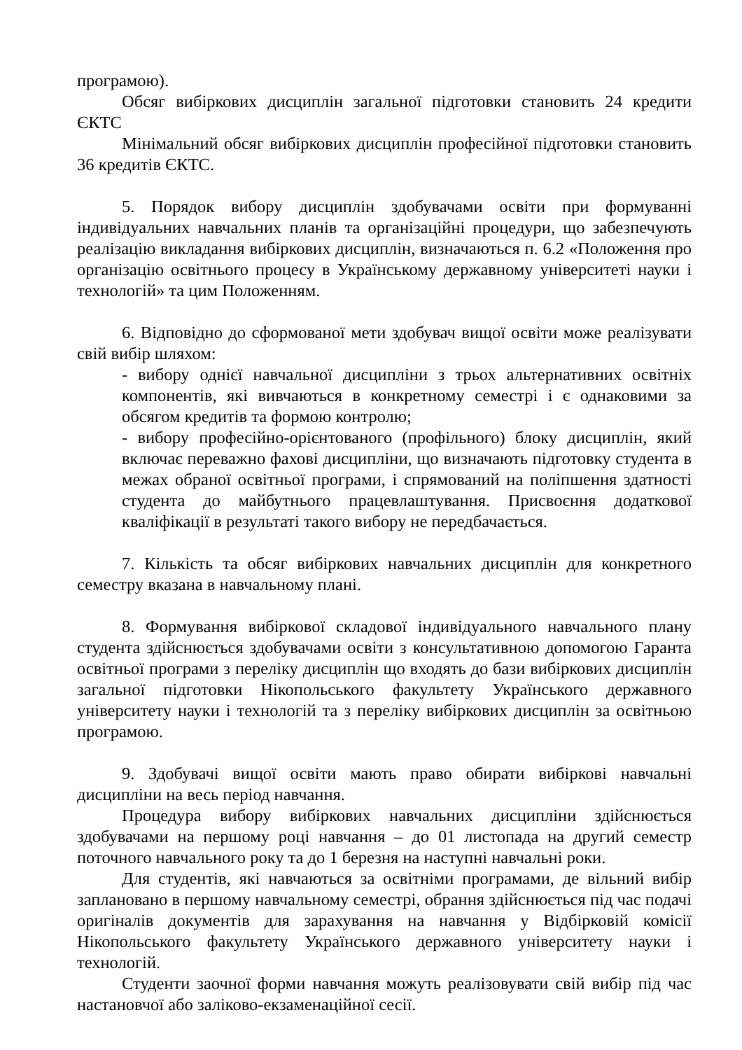програмою).
Обсяг вибіркових дисциплін загальної підготовки становить 24 кредити ЄКТС
Мінімальний обсяг вибіркових дисциплін професійної підготовки становить 36 кредитів ЄКТС.
5. Порядок вибору дисциплін здобувачами освіти при формуванні індивідуальних навчальних планів та організаційні процедури, що забезпечують реалізацію викладання вибіркових дисциплін, визначаються п. 6.2 «Положення про організацію освітнього процесу в Українському державному університеті науки і технологій» та цим Положенням.
6. Відповідно до сформованої мети здобувач вищої освіти може реалізувати свій вибір шляхом:
- вибору однієї навчальної дисципліни з трьох альтернативних освітніх компонентів, які вивчаються в конкретному семестрі і є однаковими за обсягом кредитів та формою контролю;
- вибору професійно-орієнтованого (профільного) блоку дисциплін, який включає переважно фахові дисципліни, що визначають підготовку студента в межах обраної освітньої програми, і спрямований на поліпшення здатності студента до майбутнього працевлаштування. Присвоєння додаткової кваліфікації в результаті такого вибору не передбачається.
7. Кількість та обсяг вибіркових навчальних дисциплін для конкретного семестру вказана в навчальному плані.
8. Формування вибіркової складової індивідуального навчального плану студента здійснюється здобувачами освіти з консультативною допомогою Гаранта освітньої програми з переліку дисциплін що входять до бази вибіркових дисциплін загальної підготовки Нікопольського факультету Українського державного університету науки і технологій та з переліку вибіркових дисциплін за освітньою програмою.
9. Здобувачі вищої освіти мають право обирати вибіркові навчальні дисципліни на весь період навчання.
Процедура вибору вибіркових навчальних дисципліни здійснюється здобувачами на першому році навчання – до 01 листопада на другий семестр поточного навчального року та до 1 березня на наступні навчальні роки.
Для студентів, які навчаються за освітніми програмами, де вільний вибір заплановано в першому навчальному семестрі, обрання здійснюється під час подачі оригіналів документів для зарахування на навчання у Відбірковій комісії Нікопольського факультету Українського державного університету науки і технологій.
Студенти заочної форми навчання можуть реалізовувати свій вибір під час настановчої або заліково-екзаменаційної сесії.